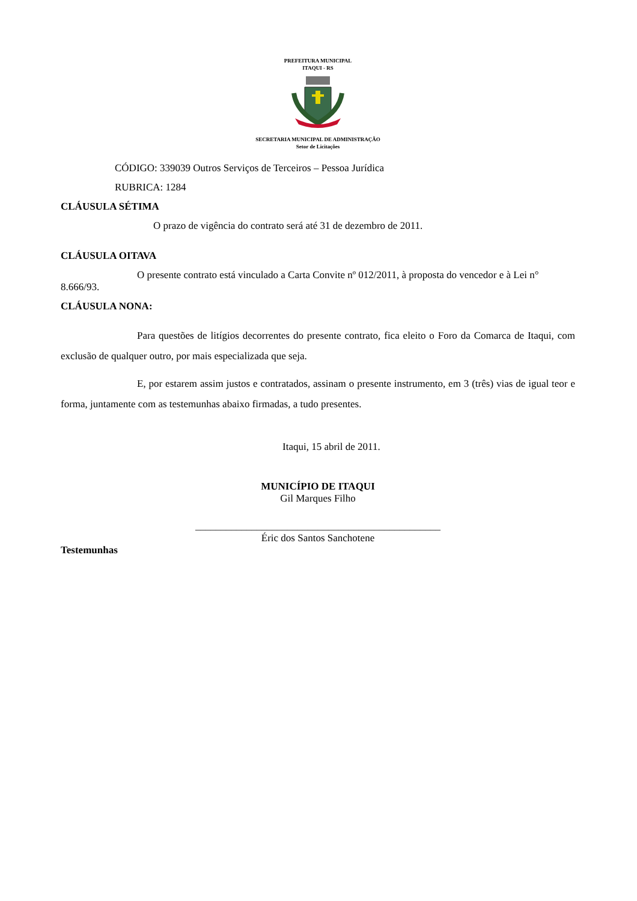PREFEITURA MUNICIPAL
ITAQUI - RS
SECRETARIA MUNICIPAL DE ADMINISTRAÇÃO
Setor de Licitações
CÓDIGO: 339039 Outros Serviços de Terceiros – Pessoa Jurídica
RUBRICA: 1284
CLÁUSULA SÉTIMA
O prazo de vigência do contrato será até 31 de dezembro de 2011.
CLÁUSULA OITAVA
O presente contrato está vinculado a Carta Convite nº 012/2011, à proposta do vencedor e à Lei n° 8.666/93.
CLÁUSULA NONA:
Para questões de litígios decorrentes do presente contrato, fica eleito o Foro da Comarca de Itaqui, com exclusão de qualquer outro, por mais especializada que seja.
E, por estarem assim justos e contratados, assinam o presente instrumento, em 3 (três) vias de igual teor e forma, juntamente com as testemunhas abaixo firmadas, a tudo presentes.
Itaqui, 15 abril de 2011.
MUNICÍPIO DE ITAQUI
Gil Marques Filho
________________________________________________
Éric dos Santos Sanchotene
Testemunhas